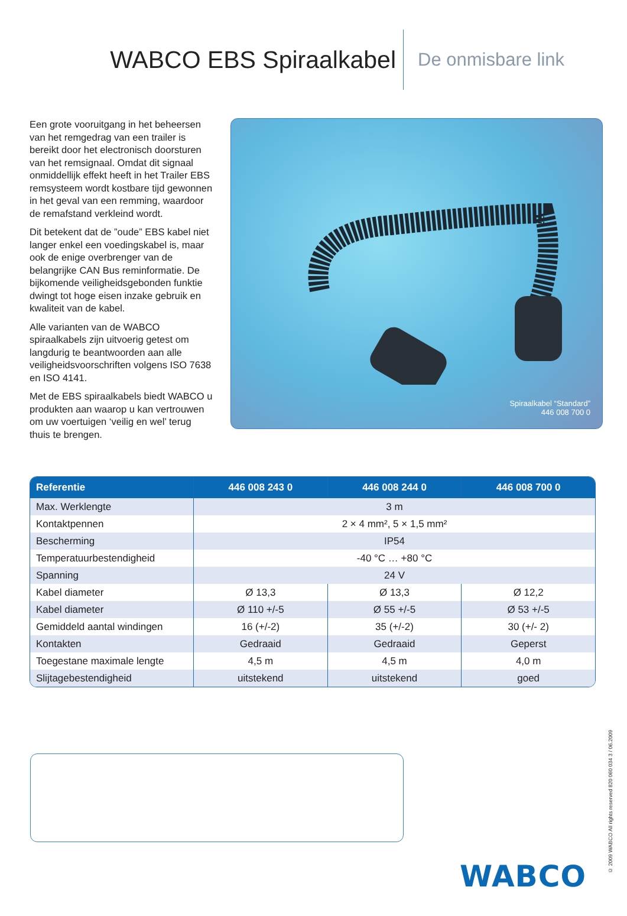WABCO EBS Spiraalkabel
De onmisbare link
Een grote vooruitgang in het beheersen van het remgedrag van een trailer is bereikt door het electronisch doorsturen van het remsignaal. Omdat dit signaal onmiddellijk effekt heeft in het Trailer EBS remsysteem wordt kostbare tijd gewonnen in het geval van een remming, waardoor de remafstand verkleind wordt.
Dit betekent dat de ”oude” EBS kabel niet langer enkel een voedingskabel is, maar ook de enige overbrenger van de belangrijke CAN Bus reminformatie. De bijkomende veiligheidsgebonden funktie dwingt tot hoge eisen inzake gebruik en kwaliteit van de kabel.
Alle varianten van de WABCO spiraalkabels zijn uitvoerig getest om langdurig te beantwoorden aan alle veiligheidsvoorschriften volgens ISO 7638 en ISO 4141.
Met de EBS spiraalkabels biedt WABCO u produkten aan waarop u kan vertrouwen om uw voertuigen ‘veilig en wel’ terug thuis te brengen.
Spiraalkabel “Standard”
446 008 700 0
| Referentie | 446 008 243 0 | 446 008 244 0 | 446 008 700 0 |
| --- | --- | --- | --- |
| Max. Werklengte | 3 m | | |
| Kontaktpennen | 2 × 4 mm², 5 × 1,5 mm² | | |
| Bescherming | IP54 | | |
| Temperatuurbestendigheid | -40 °C … +80 °C | | |
| Spanning | 24 V | | |
| Kabel diameter | Ø 13,3 | Ø 13,3 | Ø 12,2 |
| Kabel diameter | Ø 110 +/-5 | Ø 55 +/-5 | Ø 53 +/-5 |
| Gemiddeld aantal windingen | 16 (+/-2) | 35 (+/-2) | 30 (+/- 2) |
| Kontakten | Gedraaid | Gedraaid | Geperst |
| Toegestane maximale lengte | 4,5 m | 4,5 m | 4,0 m |
| Slijtagebestendigheid | uitstekend | uitstekend | goed |
WABCO
© 2009 WABCO All rights reserved 820 060 034 3 / 06.2009